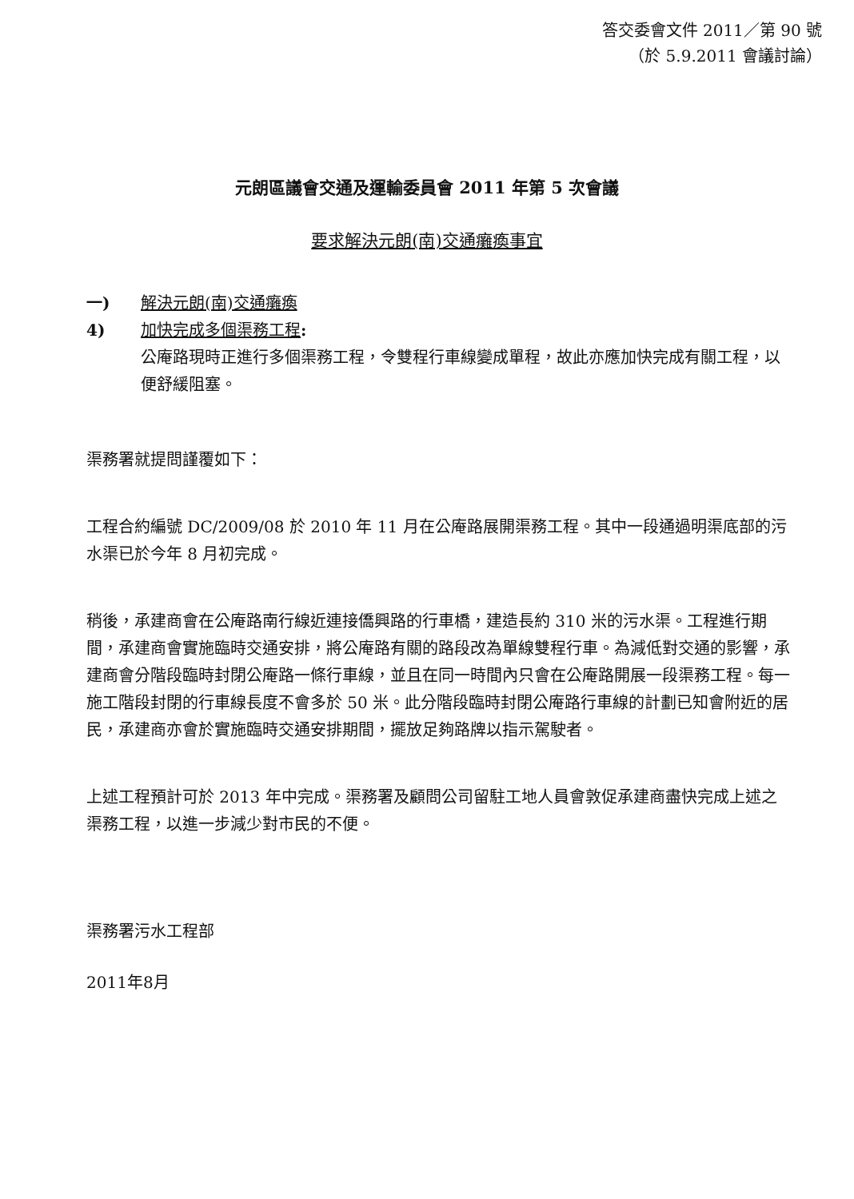答交委會文件 2011／第 90 號
（於 5.9.2011 會議討論）
元朗區議會交通及運輸委員會 2011 年第 5 次會議
要求解決元朗(南)交通癱瘓事宜
一) 解決元朗(南)交通癱瘓
4) 加快完成多個渠務工程:
公庵路現時正進行多個渠務工程，令雙程行車線變成單程，故此亦應加快完成有關工程，以便舒緩阻塞。
渠務署就提問謹覆如下：
工程合約編號 DC/2009/08 於 2010 年 11 月在公庵路展開渠務工程。其中一段通過明渠底部的污水渠已於今年 8 月初完成。
稍後，承建商會在公庵路南行線近連接僑興路的行車橋，建造長約 310 米的污水渠。工程進行期間，承建商會實施臨時交通安排，將公庵路有關的路段改為單線雙程行車。為減低對交通的影響，承建商會分階段臨時封閉公庵路一條行車線，並且在同一時間內只會在公庵路開展一段渠務工程。每一施工階段封閉的行車線長度不會多於 50 米。此分階段臨時封閉公庵路行車線的計劃已知會附近的居民，承建商亦會於實施臨時交通安排期間，擺放足夠路牌以指示駕駛者。
上述工程預計可於 2013 年中完成。渠務署及顧問公司留駐工地人員會敦促承建商盡快完成上述之渠務工程，以進一步減少對市民的不便。
渠務署污水工程部
2011年8月